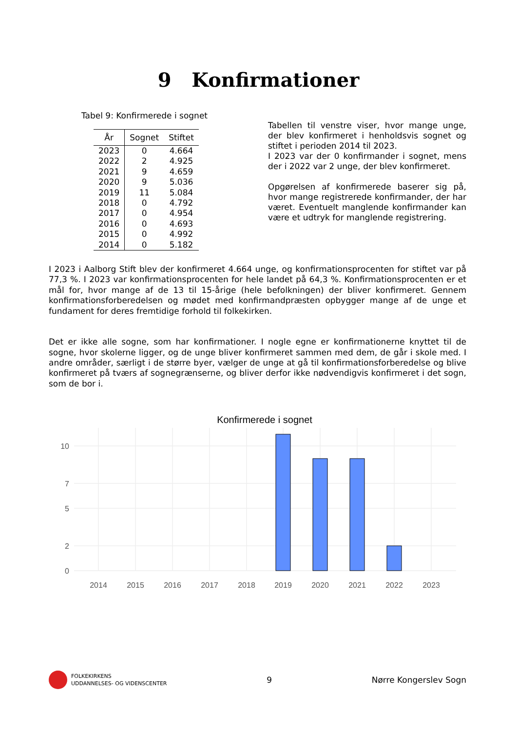9 Konfirmationer
Tabel 9: Konfirmerede i sognet
| År | Sognet | Stiftet |
| --- | --- | --- |
| 2023 | 0 | 4.664 |
| 2022 | 2 | 4.925 |
| 2021 | 9 | 4.659 |
| 2020 | 9 | 5.036 |
| 2019 | 11 | 5.084 |
| 2018 | 0 | 4.792 |
| 2017 | 0 | 4.954 |
| 2016 | 0 | 4.693 |
| 2015 | 0 | 4.992 |
| 2014 | 0 | 5.182 |
Tabellen til venstre viser, hvor mange unge, der blev konfirmeret i henholdsvis sognet og stiftet i perioden 2014 til 2023.
I 2023 var der 0 konfirmander i sognet, mens der i 2022 var 2 unge, der blev konfirmeret.
Opgørelsen af konfirmerede baserer sig på, hvor mange registrerede konfirmander, der har været. Eventuelt manglende konfirmander kan være et udtryk for manglende registrering.
I 2023 i Aalborg Stift blev der konfirmeret 4.664 unge, og konfirmationsprocenten for stiftet var på 77,3 %. I 2023 var konfirmationsprocenten for hele landet på 64,3 %. Konfirmationsprocenten er et mål for, hvor mange af de 13 til 15-årige (hele befolkningen) der bliver konfirmeret. Gennem konfirmationsforberedelsen og mødet med konfirmandpræsten opbygger mange af de unge et fundament for deres fremtidige forhold til folkekirken.
Det er ikke alle sogne, som har konfirmationer. I nogle egne er konfirmationerne knyttet til de sogne, hvor skolerne ligger, og de unge bliver konfirmeret sammen med dem, de går i skole med. I andre områder, særligt i de større byer, vælger de unge at gå til konfirmationsforberedelse og blive konfirmeret på tværs af sognegrænserne, og bliver derfor ikke nødvendigvis konfirmeret i det sogn, som de bor i.
Konfirmerede i sognet
10
7
5
2
0
2014
2015
2016
2017
2018
2019
2020
2021
2022
2023
FOLKEKIRKENS
UDDANNELSES- OG VIDENSCENTER
9 Nørre Kongerslev Sogn